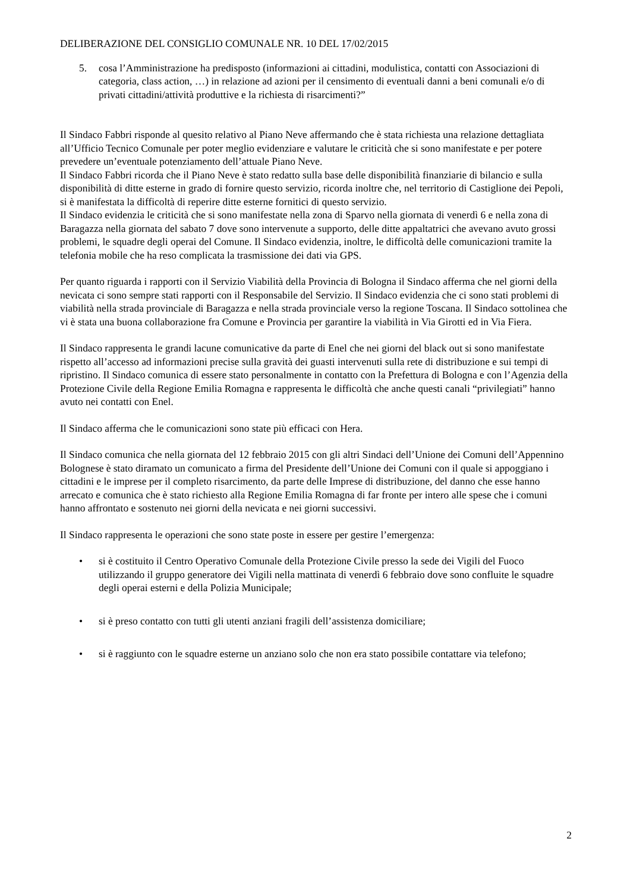DELIBERAZIONE DEL CONSIGLIO COMUNALE NR. 10 DEL 17/02/2015
5. cosa l’Amministrazione ha predisposto (informazioni ai cittadini, modulistica, contatti con Associazioni di categoria, class action, …) in relazione ad azioni per il censimento di eventuali danni a beni comunali e/o di privati cittadini/attività produttive e la richiesta di risarcimenti?”
Il Sindaco Fabbri risponde al quesito relativo al Piano Neve affermando che è stata richiesta una relazione dettagliata all’Ufficio Tecnico Comunale per poter meglio evidenziare e valutare le criticità che si sono manifestate e per potere prevedere un’eventuale potenziamento dell’attuale Piano Neve.
Il Sindaco Fabbri ricorda che il Piano Neve è stato redatto sulla base delle disponibilità finanziarie di bilancio e sulla disponibilità di ditte esterne in grado di fornire questo servizio, ricorda inoltre che, nel territorio di Castiglione dei Pepoli, si è manifestata la difficoltà di reperire ditte esterne fornitici di questo servizio.
Il Sindaco evidenzia le criticità che si sono manifestate nella zona di Sparvo nella giornata di venerdì 6 e nella zona di Baragazza nella giornata del sabato 7 dove sono intervenute a supporto, delle ditte appaltatrici che avevano avuto grossi problemi, le squadre degli operai del Comune. Il Sindaco evidenzia, inoltre, le difficoltà delle comunicazioni tramite la telefonia mobile che ha reso complicata la trasmissione dei dati via GPS.
Per quanto riguarda i rapporti con il Servizio Viabilità della Provincia di Bologna il Sindaco afferma che nel giorni della nevicata ci sono sempre stati rapporti con il Responsabile del Servizio. Il Sindaco evidenzia che ci sono stati problemi di viabilità nella strada provinciale di Baragazza e nella strada provinciale verso la regione Toscana. Il Sindaco sottolinea che vi è stata una buona collaborazione fra Comune e Provincia per garantire la viabilità in Via Girotti ed in Via Fiera.
Il Sindaco rappresenta le grandi lacune comunicative da parte di Enel che nei giorni del black out si sono manifestate rispetto all’accesso ad informazioni precise sulla gravità dei guasti intervenuti sulla rete di distribuzione e sui tempi di ripristino. Il Sindaco comunica di essere stato personalmente in contatto con la Prefettura di Bologna e con l’Agenzia della Protezione Civile della Regione Emilia Romagna e rappresenta le difficoltà che anche questi canali “privilegiati” hanno avuto nei contatti con Enel.
Il Sindaco afferma che le comunicazioni sono state più efficaci con Hera.
Il Sindaco comunica che nella giornata del 12 febbraio 2015 con gli altri Sindaci dell’Unione dei Comuni dell’Appennino Bolognese è stato diramato un comunicato a firma del Presidente dell’Unione dei Comuni con il quale si appoggiano i cittadini e le imprese per il completo risarcimento, da parte delle Imprese di distribuzione, del danno che esse hanno arrecato e comunica che è stato richiesto alla Regione Emilia Romagna di far fronte per intero alle spese che i comuni hanno affrontato e sostenuto nei giorni della nevicata e nei giorni successivi.
Il Sindaco rappresenta le operazioni che sono state poste in essere per gestire l’emergenza:
• si è costituito il Centro Operativo Comunale della Protezione Civile presso la sede dei Vigili del Fuoco utilizzando il gruppo generatore dei Vigili nella mattinata di venerdì 6 febbraio dove sono confluite le squadre degli operai esterni e della Polizia Municipale;
• si è preso contatto con tutti gli utenti anziani fragili dell’assistenza domiciliare;
• si è raggiunto con le squadre esterne un anziano solo che non era stato possibile contattare via telefono;
2